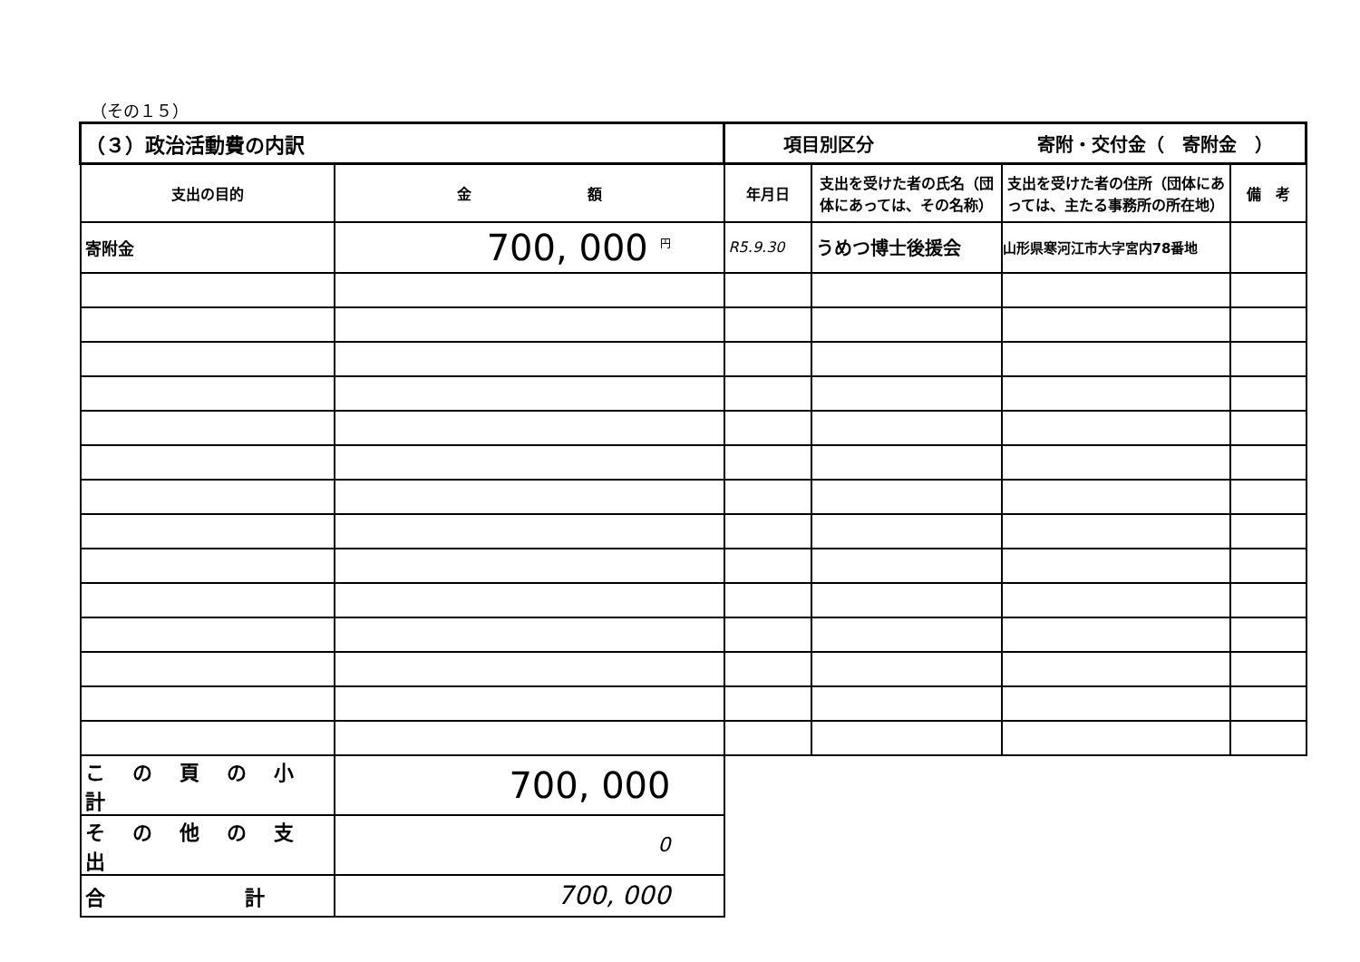（その１５）
| （３）政治活動費の内訳 | | 項目別区分 寄附・交付金（ 寄附金 ） | | | |
| 支出の目的 | 金 額 | 年月日 | 支出を受けた者の氏名（団体にあっては、その名称） | 支出を受けた者の住所（団体にあっては、主たる事務所の所在地） | 備 考 |
| 寄附金 | 700, 000 <sup>円</sup> | R5.9.30 | うめつ博士後援会 | 山形県寒河江市大字宮内78番地 | |
| この頁の小計 | 700, 000 | | | | |
| その他の支出 | 0 | | | | |
| 合 計 | 700, 000 | | | | |